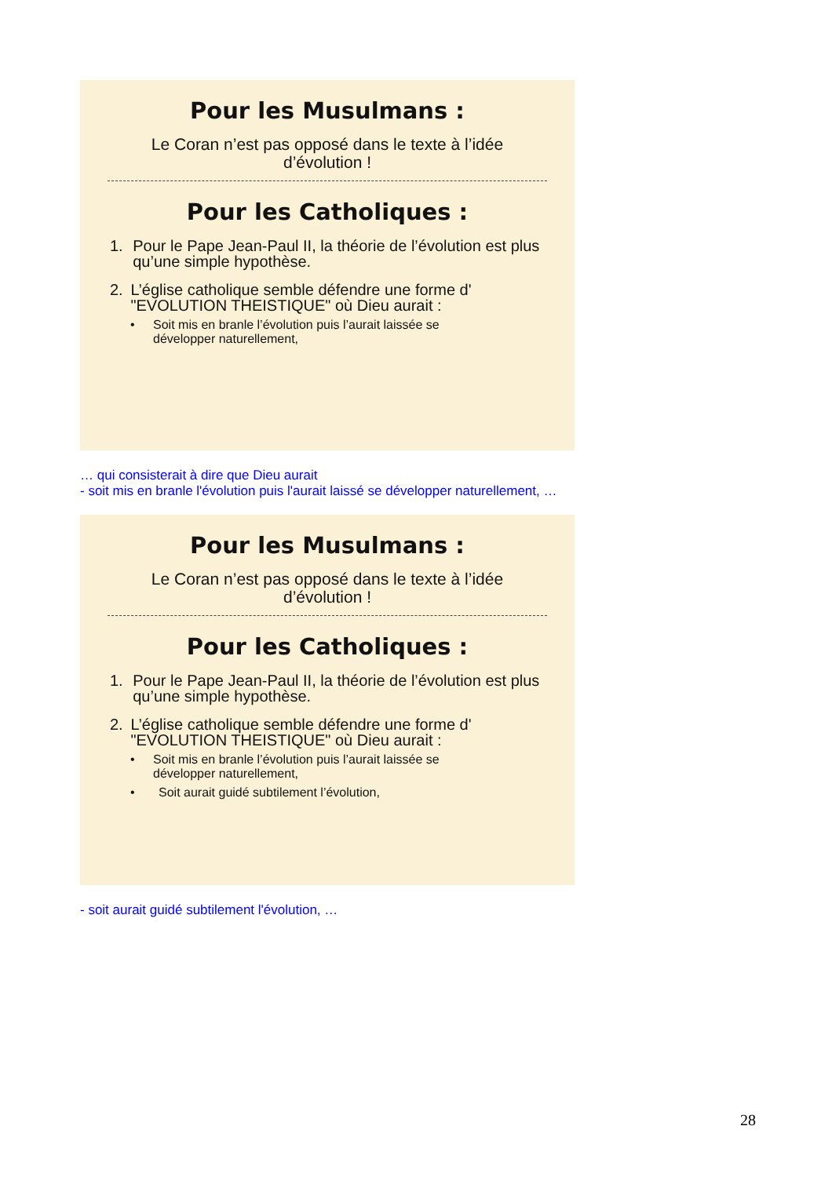Pour les Musulmans :
Le Coran n’est pas opposé dans le texte à l’idée d’évolution !
Pour les Catholiques :
1. Pour le Pape Jean-Paul II, la théorie de l’évolution est plus qu’une simple hypothèse.
2. L’église catholique semble défendre une forme d' "EVOLUTION THEISTIQUE" où Dieu aurait :
• Soit mis en branle l’évolution puis l’aurait laissée se développer naturellement,
… qui consisterait à dire que Dieu aurait
- soit mis en branle l'évolution puis l'aurait laissé se développer naturellement, …
Pour les Musulmans :
Le Coran n’est pas opposé dans le texte à l’idée d’évolution !
Pour les Catholiques :
1. Pour le Pape Jean-Paul II, la théorie de l’évolution est plus qu’une simple hypothèse.
2. L’église catholique semble défendre une forme d' "EVOLUTION THEISTIQUE" où Dieu aurait :
• Soit mis en branle l’évolution puis l’aurait laissée se développer naturellement,
• Soit aurait guidé subtilement l’évolution,
- soit aurait guidé subtilement l'évolution, …
28